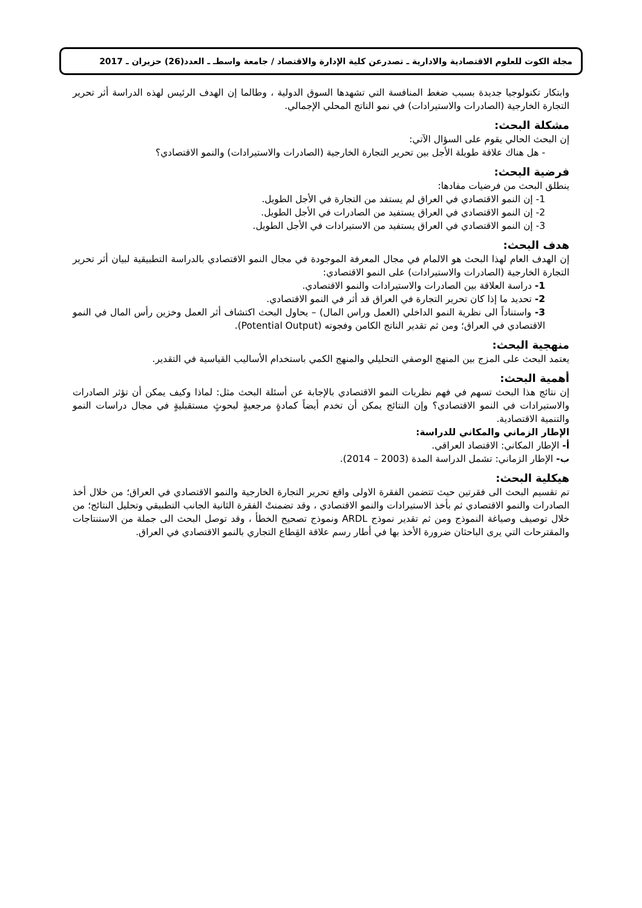مجلة الكوت للعلوم الاقتصادية والادارية ـ تصدرعن كلية الإدارة والاقتصاد / جامعة واسطـ ـ العدد(26) حزيران ـ 2017
وابتكار تكنولوجيا جديدة بسبب ضغط المنافسة التي تشهدها السوق الدولية ، وطالما إن الهدف الرئيس لهذه الدراسة أثر تحرير التجارة الخارجية (الصادرات والاستيرادات) في نمو الناتج المحلي الإجمالي.
مشكلة البحث:
إن البحث الحالي يقوم على السؤال الآتي:
- هل هناك علاقة طويلة الأجل بين تحرير التجارة الخارجية (الصادرات والاستيرادات) والنمو الاقتصادي؟
فرضية البحث:
ينطلق البحث من فرضيات مفادها:
1- إن النمو الاقتصادي في العراق لم يستفد من التجارة في الأجل الطويل.
2- إن النمو الاقتصادي في العراق يستفيد من الصادرات في الأجل الطويل.
3- إن النمو الاقتصادي في العراق يستفيد من الاستيرادات في الأجل الطويل.
هدف البحث:
إن الهدف العام لهذا البحث هو الالمام في مجال المعرفة الموجودة في مجال النمو الاقتصادي بالدراسة التطبيقية لبيان أثر تحرير التجارة الخارجية (الصادرات والاستيرادات) على النمو الاقتصادي:
1- دراسة العلاقة بين الصادرات والاستيرادات والنمو الاقتصادي.
2- تحديد ما إذا كان تحرير التجارة في العراق قد أثر في النمو الاقتصادي.
3- واستناداً الى نظرية النمو الداخلي (العمل وراس المال) – يحاول البحث اكتشاف أثر العمل وخزين رأس المال في النمو الاقتصادي في العراق؛ ومن ثم تقدير الناتج الكامن وفجوته (Potential Output).
منهجية البحث:
يعتمد البحث على المزج بين المنهج الوصفي التحليلي والمنهج الكمي باستخدام الأساليب القياسية في التقدير.
أهمية البحث:
إن نتائج هذا البحث تسهم في فهم نظريات النمو الاقتصادي بالإجابة عن أسئلة البحث مثل: لماذا وكيف يمكن أن تؤثر الصادرات والاستيرادات في النمو الاقتصادي؟ وإن النتائج يمكن أن تخدم أيضاً كمادةٍ مرجعيةٍ لبحوثٍ مستقبليةٍ في مجال دراسات النمو والتنمية الاقتصادية.
الإطار الزماني والمكاني للدراسة:
أ- الإطار المكاني: الاقتصاد العراقي.
ب- الإطار الزماني: تشمل الدراسة المدة (2003 – 2014).
هيكلية البحث:
تم تقسيم البحث الى فقرتين حيث تتضمن الفقرة الاولى واقع تحرير التجارة الخارجية والنمو الاقتصادي في العراق؛ من خلال أخذ الصادرات والنمو الاقتصادي ثم بأخذ الاستيرادات والنمو الاقتصادي ، وقد تضمنتْ الفقرة الثانية الجانب التطبيقي وتحليل النتائج؛ من خلال توصيف وصياغة النموذج ومن ثم تقدير نموذج ARDL ونموذج تصحيح الخطأ ، وقد توصل البحث الى جملة من الاستنتاجات والمقترحات التي يرى الباحثان ضرورة الأخذ بها في أطار رسم علاقة القِطاع التجاري بالنمو الاقتصادي في العراق.